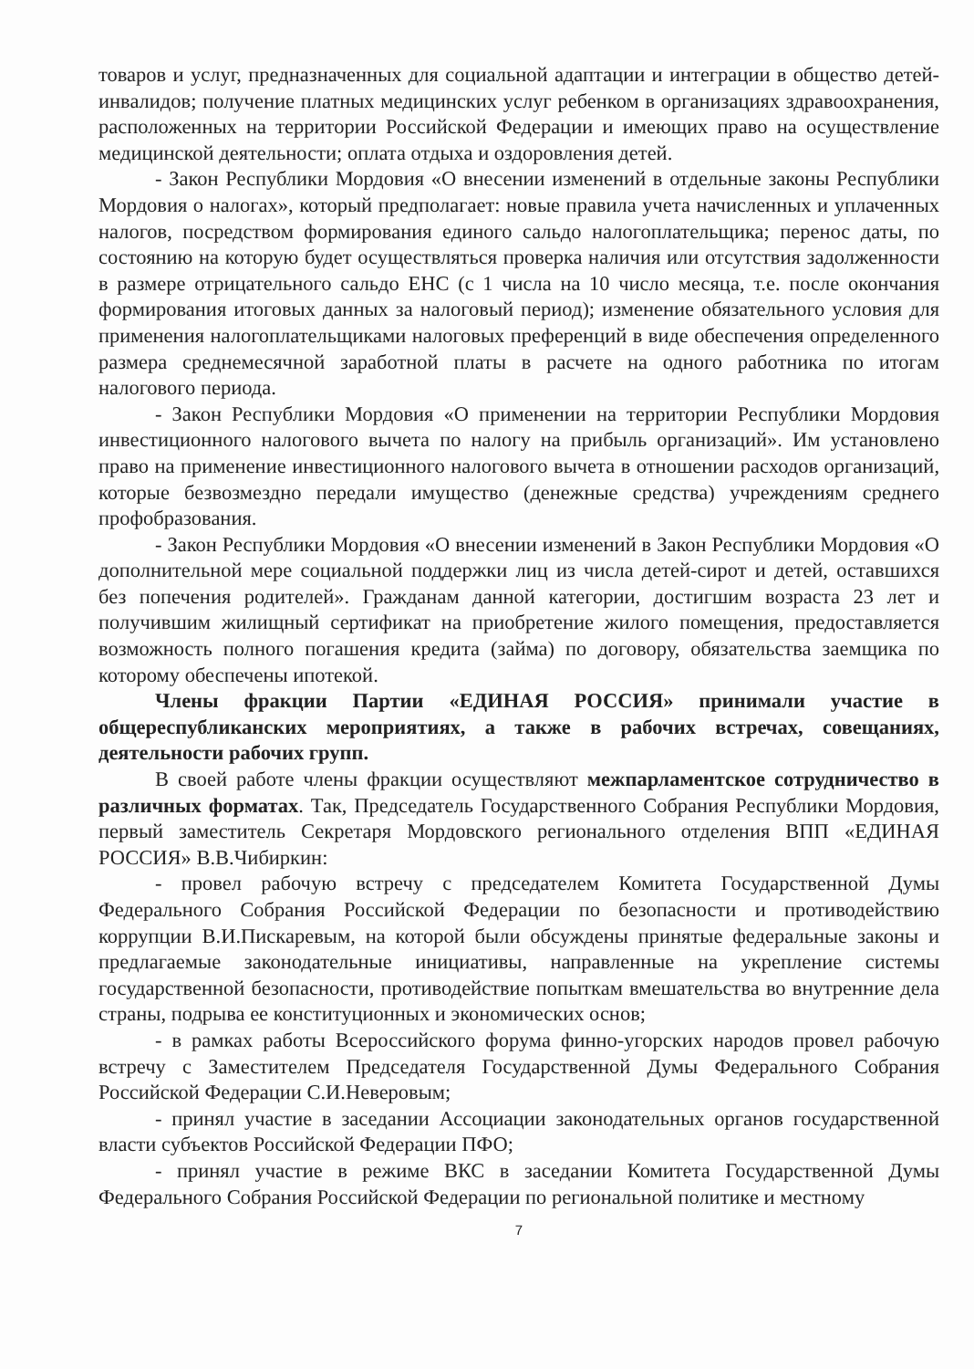товаров и услуг, предназначенных для социальной адаптации и интеграции в общество детей-инвалидов; получение платных медицинских услуг ребенком в организациях здравоохранения, расположенных на территории Российской Федерации и имеющих право на осуществление медицинской деятельности; оплата отдыха и оздоровления детей.
- Закон Республики Мордовия «О внесении изменений в отдельные законы Республики Мордовия о налогах», который предполагает: новые правила учета начисленных и уплаченных налогов, посредством формирования единого сальдо налогоплательщика; перенос даты, по состоянию на которую будет осуществляться проверка наличия или отсутствия задолженности в размере отрицательного сальдо ЕНС (с 1 числа на 10 число месяца, т.е. после окончания формирования итоговых данных за налоговый период); изменение обязательного условия для применения налогоплательщиками налоговых преференций в виде обеспечения определенного размера среднемесячной заработной платы в расчете на одного работника по итогам налогового периода.
- Закон Республики Мордовия «О применении на территории Республики Мордовия инвестиционного налогового вычета по налогу на прибыль организаций». Им установлено право на применение инвестиционного налогового вычета в отношении расходов организаций, которые безвозмездно передали имущество (денежные средства) учреждениям среднего профобразования.
- Закон Республики Мордовия «О внесении изменений в Закон Республики Мордовия «О дополнительной мере социальной поддержки лиц из числа детей-сирот и детей, оставшихся без попечения родителей». Гражданам данной категории, достигшим возраста 23 лет и получившим жилищный сертификат на приобретение жилого помещения, предоставляется возможность полного погашения кредита (займа) по договору, обязательства заемщика по которому обеспечены ипотекой.
Члены фракции Партии «ЕДИНАЯ РОССИЯ» принимали участие в общереспубликанских мероприятиях, а также в рабочих встречах, совещаниях, деятельности рабочих групп.
В своей работе члены фракции осуществляют межпарламентское сотрудничество в различных форматах. Так, Председатель Государственного Собрания Республики Мордовия, первый заместитель Секретаря Мордовского регионального отделения ВПП «ЕДИНАЯ РОССИЯ» В.В.Чибиркин:
- провел рабочую встречу с председателем Комитета Государственной Думы Федерального Собрания Российской Федерации по безопасности и противодействию коррупции В.И.Пискаревым, на которой были обсуждены принятые федеральные законы и предлагаемые законодательные инициативы, направленные на укрепление системы государственной безопасности, противодействие попыткам вмешательства во внутренние дела страны, подрыва ее конституционных и экономических основ;
- в рамках работы Всероссийского форума финно-угорских народов провел рабочую встречу с Заместителем Председателя Государственной Думы Федерального Собрания Российской Федерации С.И.Неверовым;
- принял участие в заседании Ассоциации законодательных органов государственной власти субъектов Российской Федерации ПФО;
- принял участие в режиме ВКС в заседании Комитета Государственной Думы Федерального Собрания Российской Федерации по региональной политике и местному
7